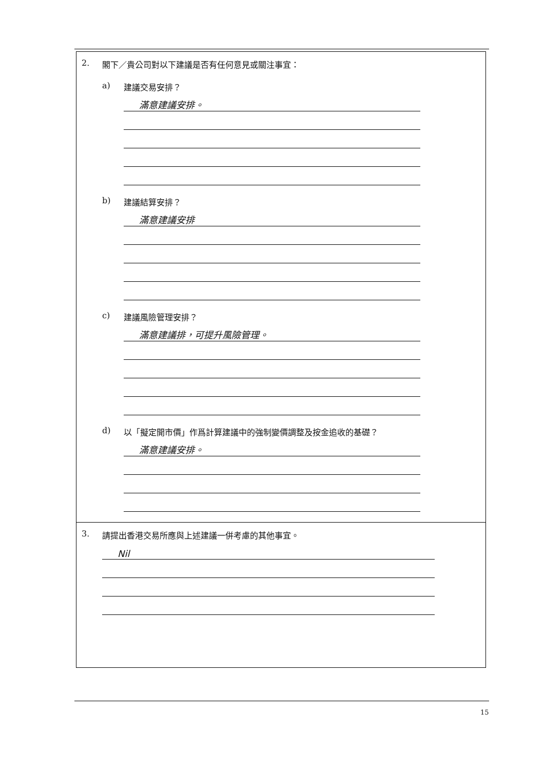2. 閣下／貴公司對以下建議是否有任何意見或關注事宜：
a) 建議交易安排？
滿意建議安排。
b) 建議結算安排？
滿意建議安排
c) 建議風險管理安排？
滿意建議排，可提升風險管理。
d) 以「擬定開市價」作爲計算建議中的強制變價調整及按金追收的基礎？
滿意建議安排。
3. 請提出香港交易所應與上述建議一併考慮的其他事宜。
Nil
15